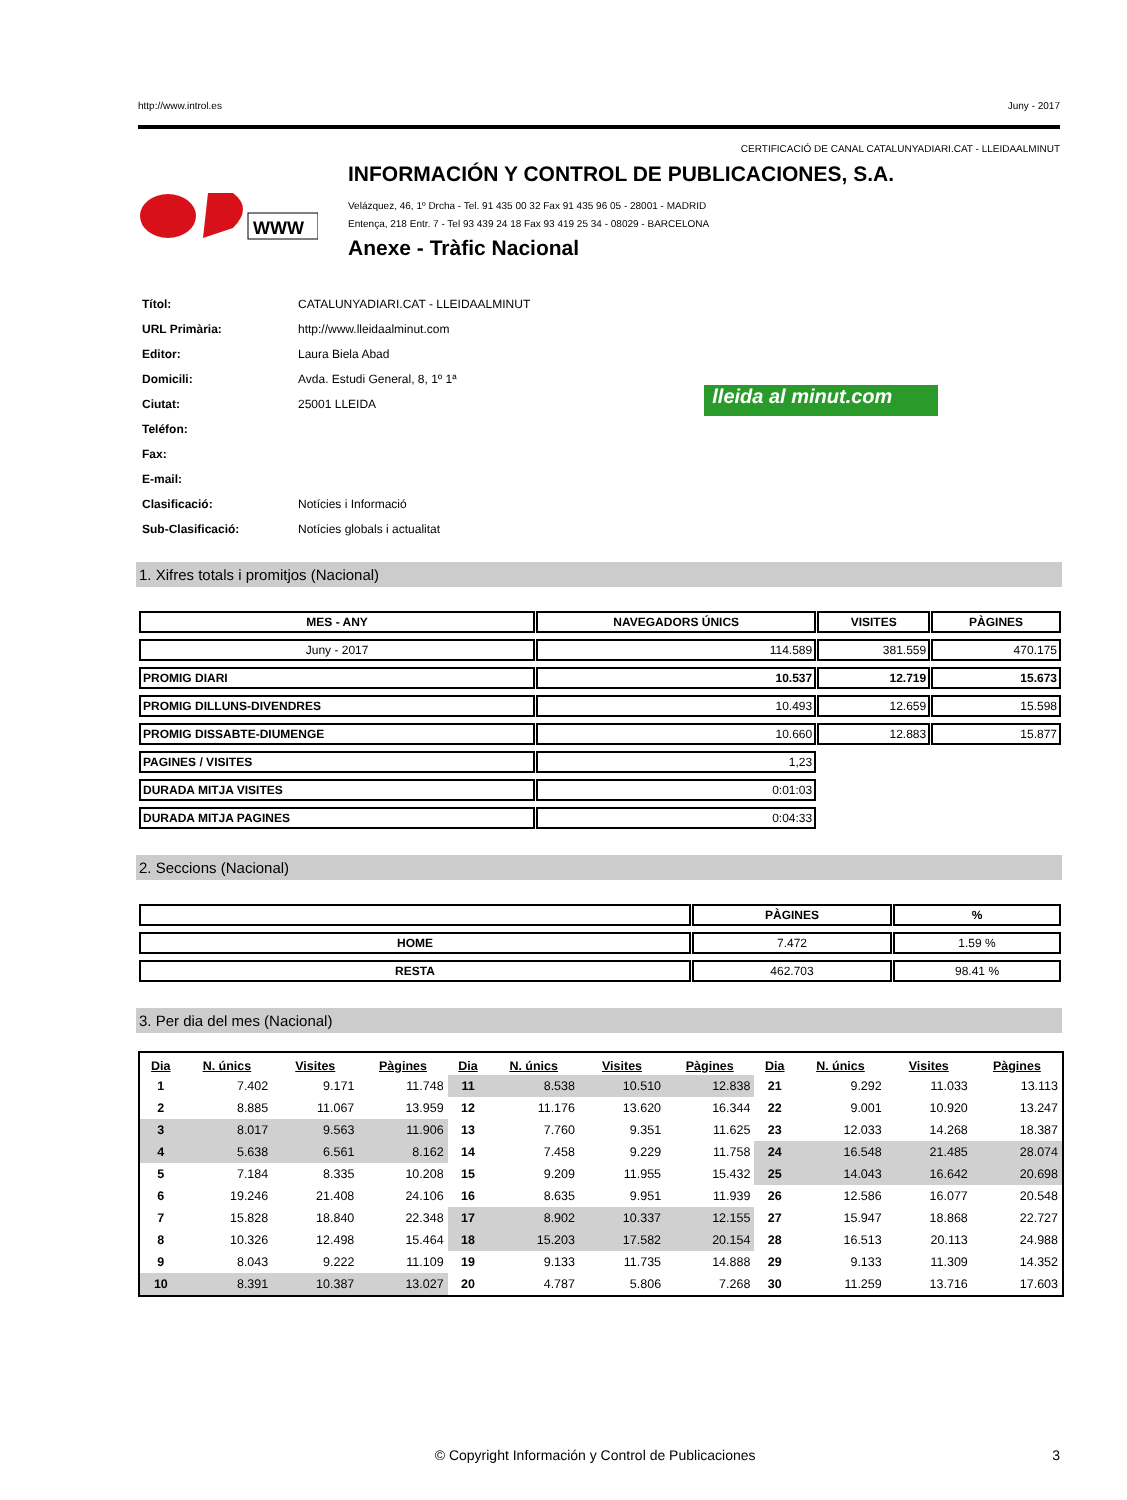http://www.introl.es Juny - 2017
CERTIFICACIÓ DE CANAL CATALUNYADIARI.CAT - LLEIDAALMINUT
WWW
INFORMACIÓN Y CONTROL DE PUBLICACIONES, S.A.
Velázquez, 46, 1º Drcha - Tel. 91 435 00 32 Fax 91 435 96 05 - 28001 - MADRID
Entença, 218 Entr. 7 - Tel 93 439 24 18 Fax 93 419 25 34 - 08029 - BARCELONA
Anexe - Tràfic Nacional
| Títol: | CATALUNYADIARI.CAT - LLEIDAALMINUT |
| URL Primària: | http://www.lleidaalminut.com |
| Editor: | Laura Biela Abad |
| Domicili: | Avda. Estudi General, 8, 1º 1ª |
| Ciutat: | 25001 LLEIDA |
| Teléfon: | |
| Fax: | |
| E-mail: | |
| Clasificació: | Notícies i Informació |
| Sub-Clasificació: | Notícies globals i actualitat |
lleida al minut.com
1. Xifres totals i promitjos (Nacional)
| MES - ANY | NAVEGADORS ÚNICS | VISITES | PÀGINES |
| --- | --- | --- | --- |
| Juny - 2017 | 114.589 | 381.559 | 470.175 |
| PROMIG DIARI | 10.537 | 12.719 | 15.673 |
| PROMIG DILLUNS-DIVENDRES | 10.493 | 12.659 | 15.598 |
| PROMIG DISSABTE-DIUMENGE | 10.660 | 12.883 | 15.877 |
| PAGINES / VISITES | 1,23 | | |
| DURADA MITJA VISITES | 0:01:03 | | |
| DURADA MITJA PAGINES | 0:04:33 | | |
2. Seccions (Nacional)
| | PÀGINES | % |
| --- | --- | --- |
| HOME | 7.472 | 1.59 % |
| RESTA | 462.703 | 98.41 % |
3. Per dia del mes (Nacional)
| Dia | N. únics | Visites | Pàgines | Dia | N. únics | Visites | Pàgines | Dia | N. únics | Visites | Pàgines |
| --- | --- | --- | --- | --- | --- | --- | --- | --- | --- | --- | --- |
| 1 | 7.402 | 9.171 | 11.748 | 11 | 8.538 | 10.510 | 12.838 | 21 | 9.292 | 11.033 | 13.113 |
| 2 | 8.885 | 11.067 | 13.959 | 12 | 11.176 | 13.620 | 16.344 | 22 | 9.001 | 10.920 | 13.247 |
| 3 | 8.017 | 9.563 | 11.906 | 13 | 7.760 | 9.351 | 11.625 | 23 | 12.033 | 14.268 | 18.387 |
| 4 | 5.638 | 6.561 | 8.162 | 14 | 7.458 | 9.229 | 11.758 | 24 | 16.548 | 21.485 | 28.074 |
| 5 | 7.184 | 8.335 | 10.208 | 15 | 9.209 | 11.955 | 15.432 | 25 | 14.043 | 16.642 | 20.698 |
| 6 | 19.246 | 21.408 | 24.106 | 16 | 8.635 | 9.951 | 11.939 | 26 | 12.586 | 16.077 | 20.548 |
| 7 | 15.828 | 18.840 | 22.348 | 17 | 8.902 | 10.337 | 12.155 | 27 | 15.947 | 18.868 | 22.727 |
| 8 | 10.326 | 12.498 | 15.464 | 18 | 15.203 | 17.582 | 20.154 | 28 | 16.513 | 20.113 | 24.988 |
| 9 | 8.043 | 9.222 | 11.109 | 19 | 9.133 | 11.735 | 14.888 | 29 | 9.133 | 11.309 | 14.352 |
| 10 | 8.391 | 10.387 | 13.027 | 20 | 4.787 | 5.806 | 7.268 | 30 | 11.259 | 13.716 | 17.603 |
© Copyright Información y Control de Publicaciones 3